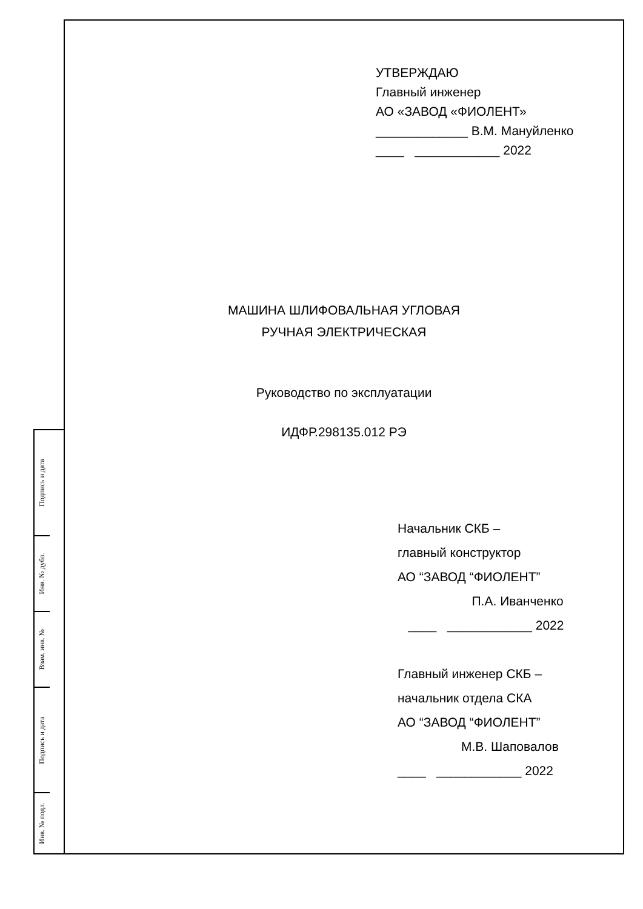УТВЕРЖДАЮ
Главный инженер
АО «ЗАВОД «ФИОЛЕНТ»
_____________ В.М. Мануйленко
____ ____________ 2022
МАШИНА ШЛИФОВАЛЬНАЯ УГЛОВАЯ
РУЧНАЯ ЭЛЕКТРИЧЕСКАЯ
Руководство по эксплуатации
ИДФР.298135.012 РЭ
Начальник СКБ –
главный конструктор
АО “ЗАВОД “ФИОЛЕНТ”
П.А. Иванченко
____ ____________ 2022
Главный инженер СКБ –
начальник отдела СКА
АО “ЗАВОД “ФИОЛЕНТ”
М.В. Шаповалов
____ ____________ 2022
Подпись и дата
Инв. № дубл.
Взам. инв. №
Подпись и дата
Инв. № подл.